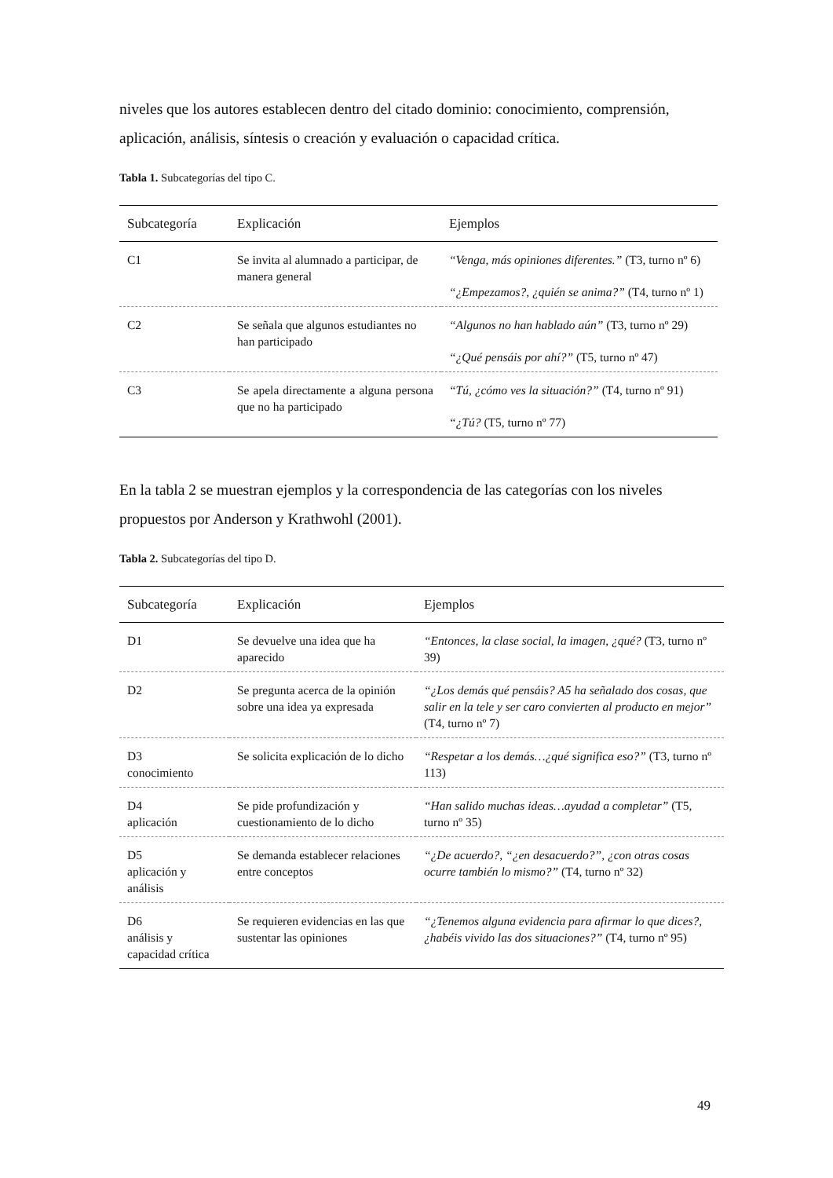niveles que los autores establecen dentro del citado dominio: conocimiento, comprensión, aplicación, análisis, síntesis o creación y evaluación o capacidad crítica.
Tabla 1. Subcategorías del tipo C.
| Subcategoría | Explicación | Ejemplos |
| --- | --- | --- |
| C1 | Se invita al alumnado a participar, de manera general | “Venga, más opiniones diferentes.” (T3, turno nº 6) |
| | | “¿Empezamos?, ¿quién se anima?” (T4, turno nº 1) |
| C2 | Se señala que algunos estudiantes no han participado | “Algunos no han hablado aún” (T3, turno nº 29) |
| | | “¿Qué pensáis por ahí?” (T5, turno nº 47) |
| C3 | Se apela directamente a alguna persona que no ha participado | “Tú, ¿cómo ves la situación?” (T4, turno nº 91) |
| | | “¿Tú? (T5, turno nº 77) |
En la tabla 2 se muestran ejemplos y la correspondencia de las categorías con los niveles propuestos por Anderson y Krathwohl (2001).
Tabla 2. Subcategorías del tipo D.
| Subcategoría | Explicación | Ejemplos |
| --- | --- | --- |
| D1 | Se devuelve una idea que ha aparecido | “Entonces, la clase social, la imagen, ¿qué? (T3, turno nº 39) |
| D2 | Se pregunta acerca de la opinión sobre una idea ya expresada | “¿Los demás qué pensáis? A5 ha señalado dos cosas, que salir en la tele y ser caro convierten al producto en mejor” (T4, turno nº 7) |
| D3 conocimiento | Se solicita explicación de lo dicho | “Respetar a los demás…¿qué significa eso?” (T3, turno nº 113) |
| D4 aplicación | Se pide profundización y cuestionamiento de lo dicho | “Han salido muchas ideas…ayudad a completar” (T5, turno nº 35) |
| D5 aplicación y análisis | Se demanda establecer relaciones entre conceptos | “¿De acuerdo?, “¿en desacuerdo?”, ¿con otras cosas ocurre también lo mismo?” (T4, turno nº 32) |
| D6 análisis y capacidad crítica | Se requieren evidencias en las que sustentar las opiniones | “¿Tenemos alguna evidencia para afirmar lo que dices?, ¿habéis vivido las dos situaciones?” (T4, turno nº 95) |
49